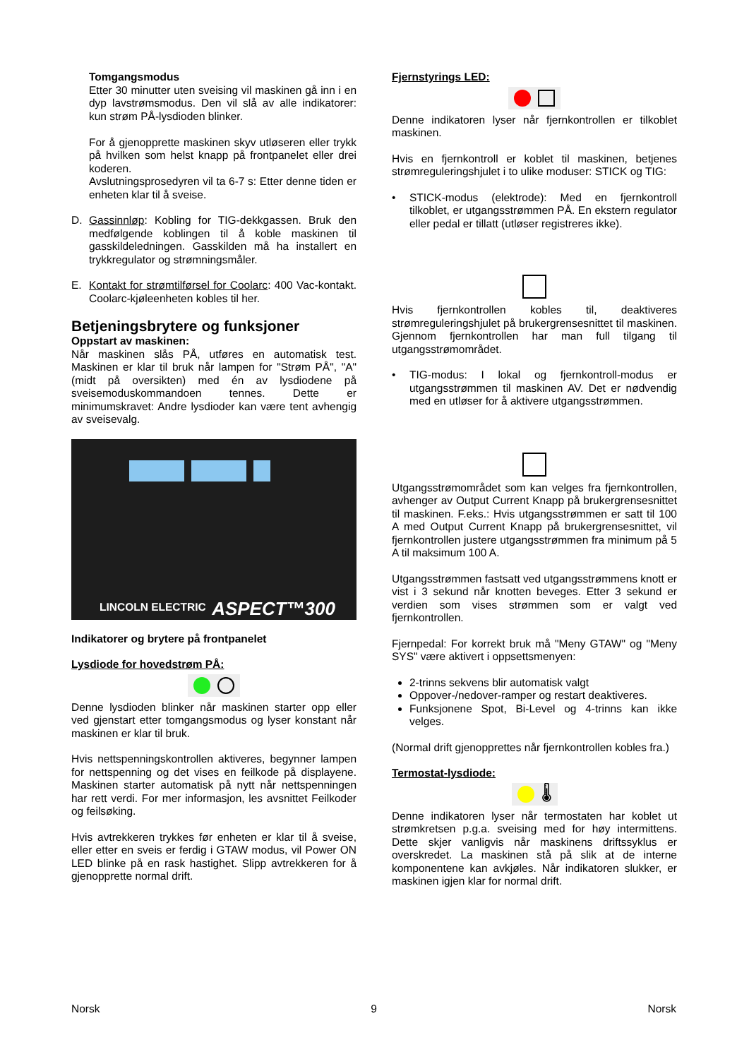Tomgangsmodus
Etter 30 minutter uten sveising vil maskinen gå inn i en dyp lavstrømsmodus. Den vil slå av alle indikatorer: kun strøm PÅ-lysdioden blinker.
For å gjenopprette maskinen skyv utløseren eller trykk på hvilken som helst knapp på frontpanelet eller drei koderen.
Avslutningsprosedyren vil ta 6-7 s: Etter denne tiden er enheten klar til å sveise.
D. Gassinnløp: Kobling for TIG-dekkgassen. Bruk den medfølgende koblingen til å koble maskinen til gasskildeledningen. Gasskilden må ha installert en trykkregulator og strømningsmåler.
E. Kontakt for strømtilførsel for Coolarc: 400 Vac-kontakt. Coolarc-kjøleenheten kobles til her.
Betjeningsbrytere og funksjoner
Oppstart av maskinen:
Når maskinen slås PÅ, utføres en automatisk test. Maskinen er klar til bruk når lampen for "Strøm PÅ", "A" (midt på oversikten) med én av lysdiodene på sveisemoduskommandoen tennes. Dette er minimumskravet: Andre lysdioder kan være tent avhengig av sveisevalg.
LINCOLN ELECTRIC ASPECT™300
Indikatorer og brytere på frontpanelet
Lysdiode for hovedstrøm PÅ:
Denne lysdioden blinker når maskinen starter opp eller ved gjenstart etter tomgangsmodus og lyser konstant når maskinen er klar til bruk.
Hvis nettspenningskontrollen aktiveres, begynner lampen for nettspenning og det vises en feilkode på displayene. Maskinen starter automatisk på nytt når nettspenningen har rett verdi. For mer informasjon, les avsnittet Feilkoder og feilsøking.
Hvis avtrekkeren trykkes før enheten er klar til å sveise, eller etter en sveis er ferdig i GTAW modus, vil Power ON LED blinke på en rask hastighet. Slipp avtrekkeren for å gjenopprette normal drift.
Fjernstyrings LED:
Denne indikatoren lyser når fjernkontrollen er tilkoblet maskinen.
Hvis en fjernkontroll er koblet til maskinen, betjenes strømreguleringshjulet i to ulike moduser: STICK og TIG:
• STICK-modus (elektrode): Med en fjernkontroll tilkoblet, er utgangsstrømmen PÅ. En ekstern regulator eller pedal er tillatt (utløser registreres ikke).
Hvis fjernkontrollen kobles til, deaktiveres strømreguleringshjulet på brukergrensesnittet til maskinen. Gjennom fjernkontrollen har man full tilgang til utgangsstrømområdet.
• TIG-modus: I lokal og fjernkontroll-modus er utgangsstrømmen til maskinen AV. Det er nødvendig med en utløser for å aktivere utgangsstrømmen.
Utgangsstrømområdet som kan velges fra fjernkontrollen, avhenger av Output Current Knapp på brukergrensesnittet til maskinen. F.eks.: Hvis utgangsstrømmen er satt til 100 A med Output Current Knapp på brukergrensesnittet, vil fjernkontrollen justere utgangsstrømmen fra minimum på 5 A til maksimum 100 A.
Utgangsstrømmen fastsatt ved utgangsstrømmens knott er vist i 3 sekund når knotten beveges. Etter 3 sekund er verdien som vises strømmen som er valgt ved fjernkontrollen.
Fjernpedal: For korrekt bruk må "Meny GTAW" og "Meny SYS" være aktivert i oppsettsmenyen:
2-trinns sekvens blir automatisk valgt
Oppover-/nedover-ramper og restart deaktiveres.
Funksjonene Spot, Bi-Level og 4-trinns kan ikke velges.
(Normal drift gjenopprettes når fjernkontrollen kobles fra.)
Termostat-lysdiode:
🌡
Denne indikatoren lyser når termostaten har koblet ut strømkretsen p.g.a. sveising med for høy intermittens. Dette skjer vanligvis når maskinens driftssyklus er overskredet. La maskinen stå på slik at de interne komponentene kan avkjøles. Når indikatoren slukker, er maskinen igjen klar for normal drift.
Norsk 9 Norsk